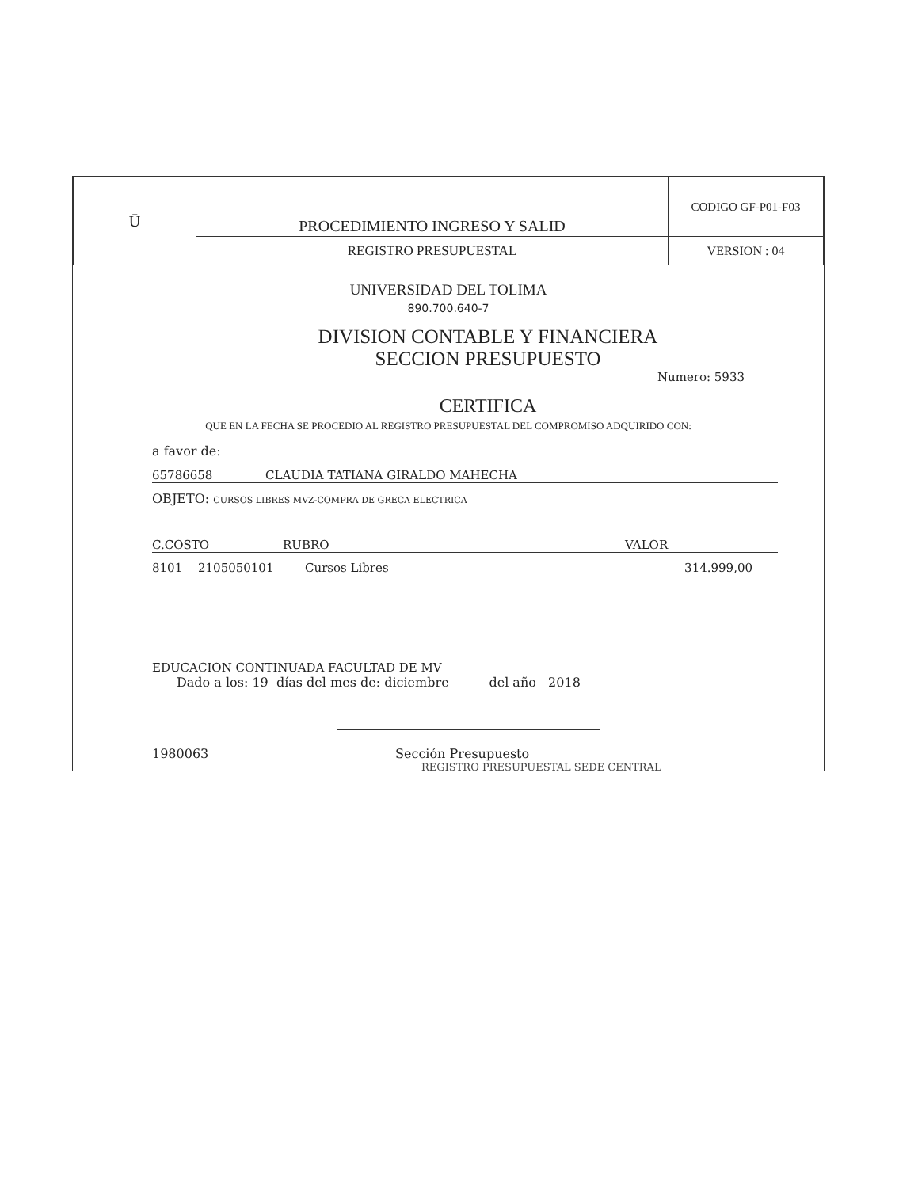| Ū | PROCEDIMIENTO INGRESO Y SALID | CODIGO GF-P01-F03 |
| | REGISTRO PRESUPUESTAL | VERSION : 04 |
UNIVERSIDAD DEL TOLIMA
890.700.640-7
DIVISION CONTABLE Y FINANCIERA
SECCION PRESUPUESTO
Numero: 5933
CERTIFICA
QUE EN LA FECHA SE PROCEDIO AL REGISTRO PRESUPUESTAL DEL COMPROMISO ADQUIRIDO CON:
a favor de:
65786658 CLAUDIA TATIANA GIRALDO MAHECHA
OBJETO: CURSOS LIBRES MVZ-COMPRA DE GRECA ELECTRICA
C.COSTO RUBRO VALOR
8101 2105050101 Cursos Libres 314.999,00
EDUCACION CONTINUADA FACULTAD DE MV
Dado a los: 19 días del mes de: diciembre del año 2018
1980063 Sección Presupuesto
REGISTRO PRESUPUESTAL SEDE CENTRAL